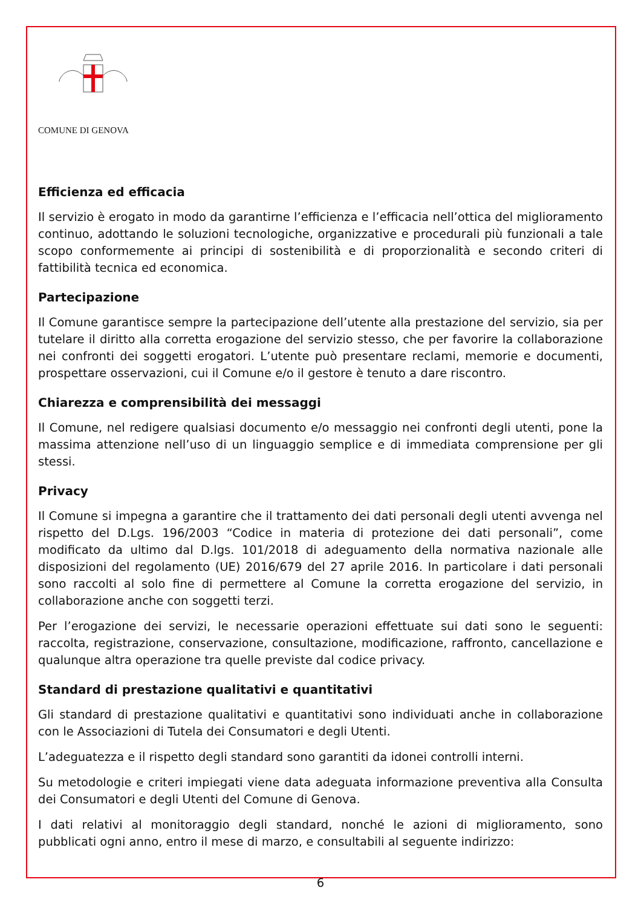COMUNE DI GENOVA
Efficienza ed efficacia
Il servizio è erogato in modo da garantirne l’efficienza e l’efficacia nell’ottica del miglioramento continuo, adottando le soluzioni tecnologiche, organizzative e procedurali più funzionali a tale scopo conformemente ai principi di sostenibilità e di proporzionalità e secondo criteri di fattibilità tecnica ed economica.
Partecipazione
Il Comune garantisce sempre la partecipazione dell’utente alla prestazione del servizio, sia per tutelare il diritto alla corretta erogazione del servizio stesso, che per favorire la collaborazione nei confronti dei soggetti erogatori. L’utente può presentare reclami, memorie e documenti, prospettare osservazioni, cui il Comune e/o il gestore è tenuto a dare riscontro.
Chiarezza e comprensibilità dei messaggi
Il Comune, nel redigere qualsiasi documento e/o messaggio nei confronti degli utenti, pone la massima attenzione nell’uso di un linguaggio semplice e di immediata comprensione per gli stessi.
Privacy
Il Comune si impegna a garantire che il trattamento dei dati personali degli utenti avvenga nel rispetto del D.Lgs. 196/2003 “Codice in materia di protezione dei dati personali”, come modificato da ultimo dal D.lgs. 101/2018 di adeguamento della normativa nazionale alle disposizioni del regolamento (UE) 2016/679 del 27 aprile 2016. In particolare i dati personali sono raccolti al solo fine di permettere al Comune la corretta erogazione del servizio, in collaborazione anche con soggetti terzi.
Per l’erogazione dei servizi, le necessarie operazioni effettuate sui dati sono le seguenti: raccolta, registrazione, conservazione, consultazione, modificazione, raffronto, cancellazione e qualunque altra operazione tra quelle previste dal codice privacy.
Standard di prestazione qualitativi e quantitativi
Gli standard di prestazione qualitativi e quantitativi sono individuati anche in collaborazione con le Associazioni di Tutela dei Consumatori e degli Utenti.
L’adeguatezza e il rispetto degli standard sono garantiti da idonei controlli interni.
Su metodologie e criteri impiegati viene data adeguata informazione preventiva alla Consulta dei Consumatori e degli Utenti del Comune di Genova.
I dati relativi al monitoraggio degli standard, nonché le azioni di miglioramento, sono pubblicati ogni anno, entro il mese di marzo, e consultabili al seguente indirizzo:
6